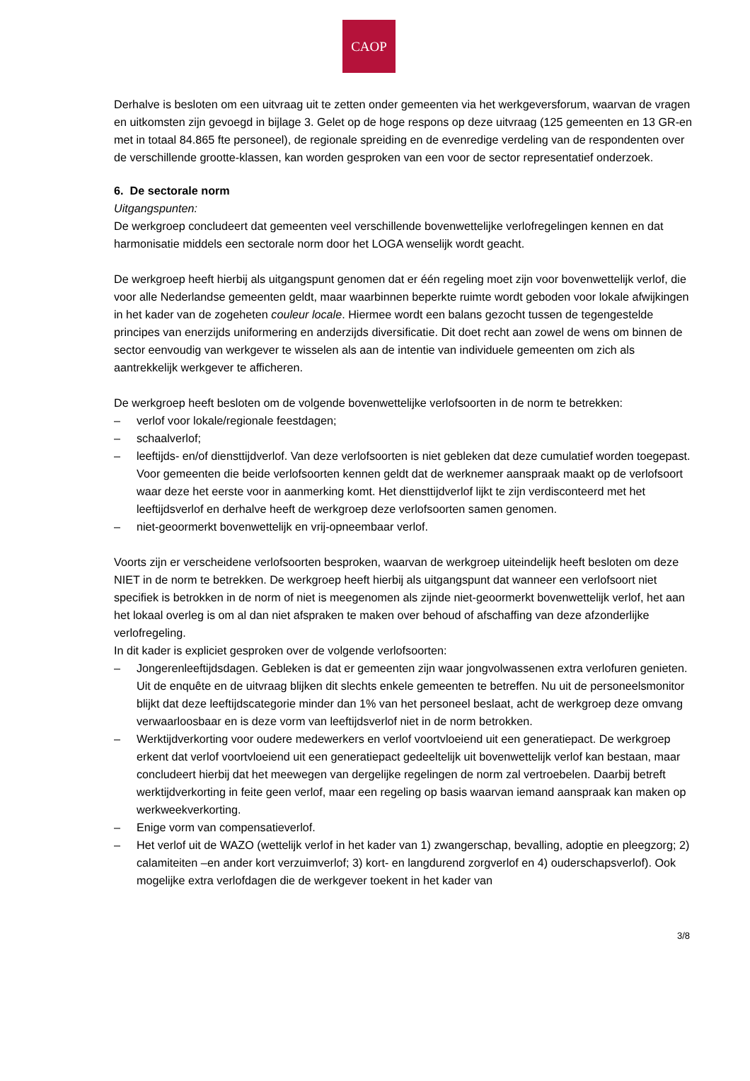CAOP
Derhalve is besloten om een uitvraag uit te zetten onder gemeenten via het werkgeversforum, waarvan de vragen en uitkomsten zijn gevoegd in bijlage 3. Gelet op de hoge respons op deze uitvraag (125 gemeenten en 13 GR-en met in totaal 84.865 fte personeel), de regionale spreiding en de evenredige verdeling van de respondenten over de verschillende grootte-klassen, kan worden gesproken van een voor de sector representatief onderzoek.
6. De sectorale norm
Uitgangspunten:
De werkgroep concludeert dat gemeenten veel verschillende bovenwettelijke verlofregelingen kennen en dat harmonisatie middels een sectorale norm door het LOGA wenselijk wordt geacht.
De werkgroep heeft hierbij als uitgangspunt genomen dat er één regeling moet zijn voor bovenwettelijk verlof, die voor alle Nederlandse gemeenten geldt, maar waarbinnen beperkte ruimte wordt geboden voor lokale afwijkingen in het kader van de zogeheten couleur locale. Hiermee wordt een balans gezocht tussen de tegengestelde principes van enerzijds uniformering en anderzijds diversificatie. Dit doet recht aan zowel de wens om binnen de sector eenvoudig van werkgever te wisselen als aan de intentie van individuele gemeenten om zich als aantrekkelijk werkgever te afficheren.
De werkgroep heeft besloten om de volgende bovenwettelijke verlofsoorten in de norm te betrekken:
– verlof voor lokale/regionale feestdagen;
– schaalverlof;
– leeftijds- en/of diensttijdverlof. Van deze verlofsoorten is niet gebleken dat deze cumulatief worden toegepast. Voor gemeenten die beide verlofsoorten kennen geldt dat de werknemer aanspraak maakt op de verlofsoort waar deze het eerste voor in aanmerking komt. Het diensttijdverlof lijkt te zijn verdisconteerd met het leeftijdsverlof en derhalve heeft de werkgroep deze verlofsoorten samen genomen.
– niet-geoormerkt bovenwettelijk en vrij-opneembaar verlof.
Voorts zijn er verscheidene verlofsoorten besproken, waarvan de werkgroep uiteindelijk heeft besloten om deze NIET in de norm te betrekken. De werkgroep heeft hierbij als uitgangspunt dat wanneer een verlofsoort niet specifiek is betrokken in de norm of niet is meegenomen als zijnde niet-geoormerkt bovenwettelijk verlof, het aan het lokaal overleg is om al dan niet afspraken te maken over behoud of afschaffing van deze afzonderlijke verlofregeling.
In dit kader is expliciet gesproken over de volgende verlofsoorten:
– Jongerenleeftijdsdagen. Gebleken is dat er gemeenten zijn waar jongvolwassenen extra verlofuren genieten. Uit de enquête en de uitvraag blijken dit slechts enkele gemeenten te betreffen. Nu uit de personeelsmonitor blijkt dat deze leeftijdscategorie minder dan 1% van het personeel beslaat, acht de werkgroep deze omvang verwaarloosbaar en is deze vorm van leeftijdsverlof niet in de norm betrokken.
– Werktijdverkorting voor oudere medewerkers en verlof voortvloeiend uit een generatiepact. De werkgroep erkent dat verlof voortvloeiend uit een generatiepact gedeeltelijk uit bovenwettelijk verlof kan bestaan, maar concludeert hierbij dat het meewegen van dergelijke regelingen de norm zal vertroebelen. Daarbij betreft werktijdverkorting in feite geen verlof, maar een regeling op basis waarvan iemand aanspraak kan maken op werkweekverkorting.
– Enige vorm van compensatieverlof.
– Het verlof uit de WAZO (wettelijk verlof in het kader van 1) zwangerschap, bevalling, adoptie en pleegzorg; 2) calamiteiten –en ander kort verzuimverlof; 3) kort- en langdurend zorgverlof en 4) ouderschapsverlof). Ook mogelijke extra verlofdagen die de werkgever toekent in het kader van
3/8